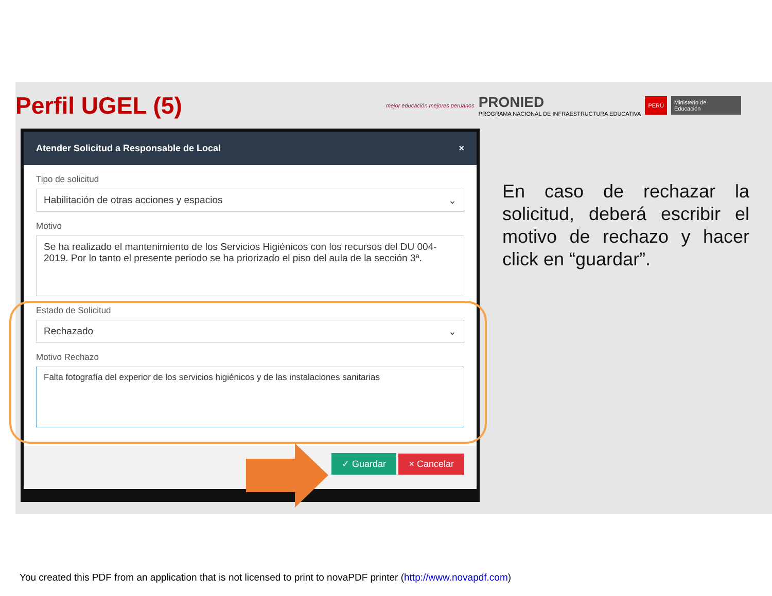Perfil UGEL (5)
mejor educación mejores peruanos
PRONIED
PROGRAMA NACIONAL DE INFRAESTRUCTURA EDUCATIVA
PERÚ Ministerio de Educación
Atender Solicitud a Responsable de Local ×
Tipo de solicitud
Habilitación de otras acciones y espacios ⌄
Motivo
Se ha realizado el mantenimiento de los Servicios Higiénicos con los recursos del DU 004-2019. Por lo tanto el presente periodo se ha priorizado el piso del aula de la sección 3ª.
Estado de Solicitud
Rechazado ⌄
Motivo Rechazo
Falta fotografía del experior de los servicios higiénicos y de las instalaciones sanitarias
✓ Guardar × Cancelar
En caso de rechazar la solicitud, deberá escribir el motivo de rechazo y hacer click en “guardar”.
You created this PDF from an application that is not licensed to print to novaPDF printer (http://www.novapdf.com)